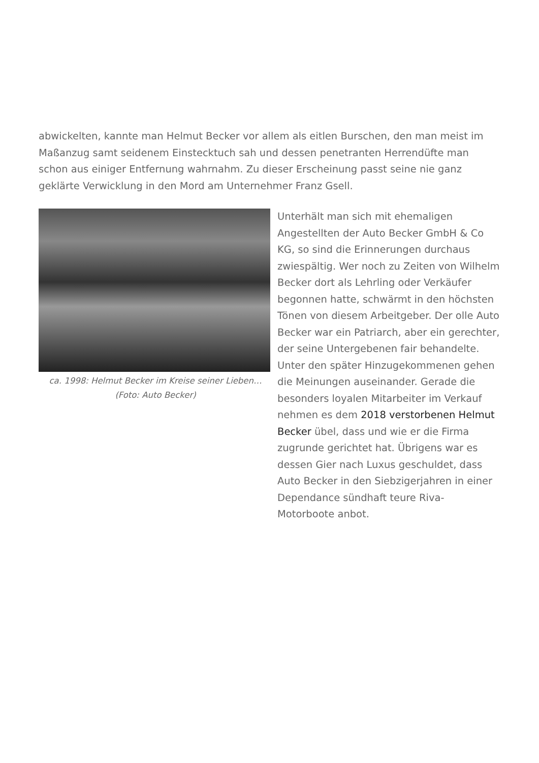abwickelten, kannte man Helmut Becker vor allem als eitlen Burschen, den man meist im Maßanzug samt seidenem Einstecktuch sah und dessen penetranten Herrendüfte man schon aus einiger Entfernung wahrnahm. Zu dieser Erscheinung passt seine nie ganz geklärte Verwicklung in den Mord am Unternehmer Franz Gsell.
ca. 1998: Helmut Becker im Kreise seiner Lieben… (Foto: Auto Becker)
Unterhält man sich mit ehemaligen Angestellten der Auto Becker GmbH & Co KG, so sind die Erinnerungen durchaus zwiespältig. Wer noch zu Zeiten von Wilhelm Becker dort als Lehrling oder Verkäufer begonnen hatte, schwärmt in den höchsten Tönen von diesem Arbeitgeber. Der olle Auto Becker war ein Patriarch, aber ein gerechter, der seine Untergebenen fair behandelte. Unter den später Hinzugekommenen gehen die Meinungen auseinander. Gerade die besonders loyalen Mitarbeiter im Verkauf nehmen es dem 2018 verstorbenen Helmut Becker übel, dass und wie er die Firma zugrunde gerichtet hat. Übrigens war es dessen Gier nach Luxus geschuldet, dass Auto Becker in den Siebzigerjahren in einer Dependance sündhaft teure Riva-Motorboote anbot.